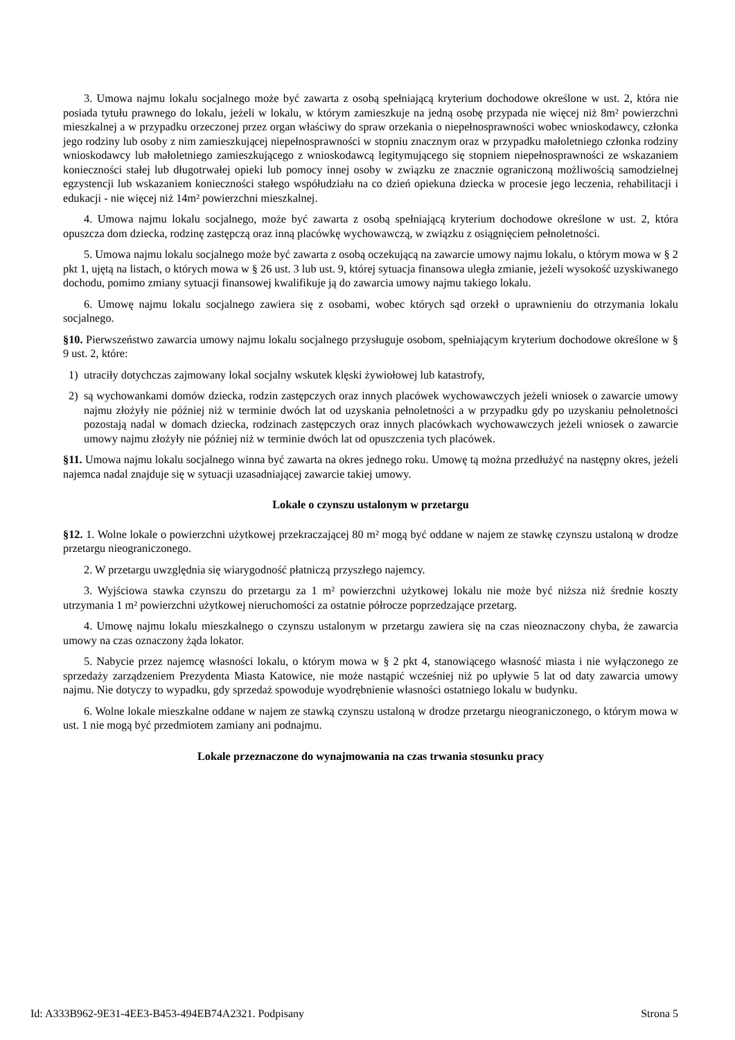3. Umowa najmu lokalu socjalnego może być zawarta z osobą spełniającą kryterium dochodowe określone w ust. 2, która nie posiada tytułu prawnego do lokalu, jeżeli w lokalu, w którym zamieszkuje na jedną osobę przypada nie więcej niż 8m² powierzchni mieszkalnej a w przypadku orzeczonej przez organ właściwy do spraw orzekania o niepełnosprawności wobec wnioskodawcy, członka jego rodziny lub osoby z nim zamieszkującej niepełnosprawności w stopniu znacznym oraz w przypadku małoletniego członka rodziny wnioskodawcy lub małoletniego zamieszkującego z wnioskodawcą legitymującego się stopniem niepełnosprawności ze wskazaniem konieczności stałej lub długotrwałej opieki lub pomocy innej osoby w związku ze znacznie ograniczoną możliwością samodzielnej egzystencji lub wskazaniem konieczności stałego współudziału na co dzień opiekuna dziecka w procesie jego leczenia, rehabilitacji i edukacji - nie więcej niż 14m² powierzchni mieszkalnej.
4. Umowa najmu lokalu socjalnego, może być zawarta z osobą spełniającą kryterium dochodowe określone w ust. 2, która opuszcza dom dziecka, rodzinę zastępczą oraz inną placówkę wychowawczą, w związku z osiągnięciem pełnoletności.
5. Umowa najmu lokalu socjalnego może być zawarta z osobą oczekującą na zawarcie umowy najmu lokalu, o którym mowa w § 2 pkt 1, ujętą na listach, o których mowa w § 26 ust. 3 lub ust. 9, której sytuacja finansowa uległa zmianie, jeżeli wysokość uzyskiwanego dochodu, pomimo zmiany sytuacji finansowej kwalifikuje ją do zawarcia umowy najmu takiego lokalu.
6. Umowę najmu lokalu socjalnego zawiera się z osobami, wobec których sąd orzekł o uprawnieniu do otrzymania lokalu socjalnego.
§10. Pierwszeństwo zawarcia umowy najmu lokalu socjalnego przysługuje osobom, spełniającym kryterium dochodowe określone w § 9 ust. 2, które:
1) utraciły dotychczas zajmowany lokal socjalny wskutek klęski żywiołowej lub katastrofy,
2) są wychowankami domów dziecka, rodzin zastępczych oraz innych placówek wychowawczych jeżeli wniosek o zawarcie umowy najmu złożyły nie później niż w terminie dwóch lat od uzyskania pełnoletności a w przypadku gdy po uzyskaniu pełnoletności pozostają nadal w domach dziecka, rodzinach zastępczych oraz innych placówkach wychowawczych jeżeli wniosek o zawarcie umowy najmu złożyły nie później niż w terminie dwóch lat od opuszczenia tych placówek.
§11. Umowa najmu lokalu socjalnego winna być zawarta na okres jednego roku. Umowę tą można przedłużyć na następny okres, jeżeli najemca nadal znajduje się w sytuacji uzasadniającej zawarcie takiej umowy.
Lokale o czynszu ustalonym w przetargu
§12. 1. Wolne lokale o powierzchni użytkowej przekraczającej 80 m² mogą być oddane w najem ze stawkę czynszu ustaloną w drodze przetargu nieograniczonego.
2. W przetargu uwzględnia się wiarygodność płatniczą przyszłego najemcy.
3. Wyjściowa stawka czynszu do przetargu za 1 m² powierzchni użytkowej lokalu nie może być niższa niż średnie koszty utrzymania 1 m² powierzchni użytkowej nieruchomości za ostatnie półrocze poprzedzające przetarg.
4. Umowę najmu lokalu mieszkalnego o czynszu ustalonym w przetargu zawiera się na czas nieoznaczony chyba, że zawarcia umowy na czas oznaczony żąda lokator.
5. Nabycie przez najemcę własności lokalu, o którym mowa w § 2 pkt 4, stanowiącego własność miasta i nie wyłączonego ze sprzedaży zarządzeniem Prezydenta Miasta Katowice, nie może nastąpić wcześniej niż po upływie 5 lat od daty zawarcia umowy najmu. Nie dotyczy to wypadku, gdy sprzedaż spowoduje wyodrębnienie własności ostatniego lokalu w budynku.
6. Wolne lokale mieszkalne oddane w najem ze stawką czynszu ustaloną w drodze przetargu nieograniczonego, o którym mowa w ust. 1 nie mogą być przedmiotem zamiany ani podnajmu.
Lokale przeznaczone do wynajmowania na czas trwania stosunku pracy
Id: A333B962-9E31-4EE3-B453-494EB74A2321. Podpisany Strona 5